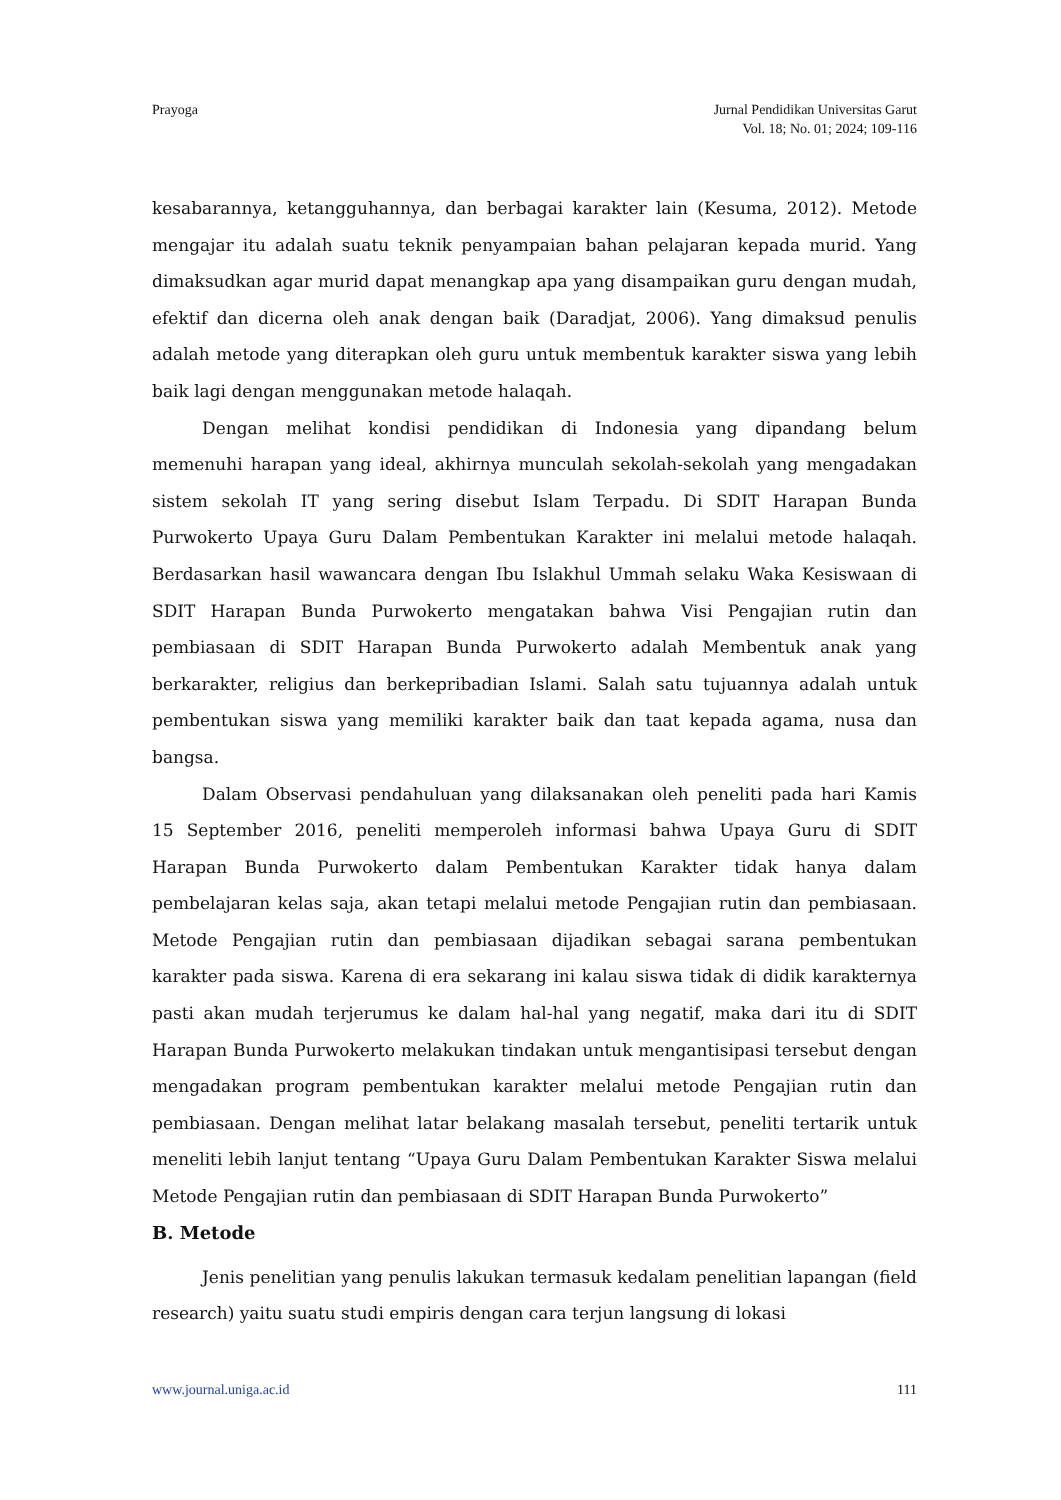Prayoga Jurnal Pendidikan Universitas Garut
Vol. 18; No. 01; 2024; 109-116
kesabarannya, ketangguhannya, dan berbagai karakter lain (Kesuma, 2012). Metode mengajar itu adalah suatu teknik penyampaian bahan pelajaran kepada murid. Yang dimaksudkan agar murid dapat menangkap apa yang disampaikan guru dengan mudah, efektif dan dicerna oleh anak dengan baik (Daradjat, 2006). Yang dimaksud penulis adalah metode yang diterapkan oleh guru untuk membentuk karakter siswa yang lebih baik lagi dengan menggunakan metode halaqah.
Dengan melihat kondisi pendidikan di Indonesia yang dipandang belum memenuhi harapan yang ideal, akhirnya munculah sekolah-sekolah yang mengadakan sistem sekolah IT yang sering disebut Islam Terpadu. Di SDIT Harapan Bunda Purwokerto Upaya Guru Dalam Pembentukan Karakter ini melalui metode halaqah. Berdasarkan hasil wawancara dengan Ibu Islakhul Ummah selaku Waka Kesiswaan di SDIT Harapan Bunda Purwokerto mengatakan bahwa Visi Pengajian rutin dan pembiasaan di SDIT Harapan Bunda Purwokerto adalah Membentuk anak yang berkarakter, religius dan berkepribadian Islami. Salah satu tujuannya adalah untuk pembentukan siswa yang memiliki karakter baik dan taat kepada agama, nusa dan bangsa.
Dalam Observasi pendahuluan yang dilaksanakan oleh peneliti pada hari Kamis 15 September 2016, peneliti memperoleh informasi bahwa Upaya Guru di SDIT Harapan Bunda Purwokerto dalam Pembentukan Karakter tidak hanya dalam pembelajaran kelas saja, akan tetapi melalui metode Pengajian rutin dan pembiasaan. Metode Pengajian rutin dan pembiasaan dijadikan sebagai sarana pembentukan karakter pada siswa. Karena di era sekarang ini kalau siswa tidak di didik karakternya pasti akan mudah terjerumus ke dalam hal-hal yang negatif, maka dari itu di SDIT Harapan Bunda Purwokerto melakukan tindakan untuk mengantisipasi tersebut dengan mengadakan program pembentukan karakter melalui metode Pengajian rutin dan pembiasaan. Dengan melihat latar belakang masalah tersebut, peneliti tertarik untuk meneliti lebih lanjut tentang “Upaya Guru Dalam Pembentukan Karakter Siswa melalui Metode Pengajian rutin dan pembiasaan di SDIT Harapan Bunda Purwokerto”
B. Metode
Jenis penelitian yang penulis lakukan termasuk kedalam penelitian lapangan (field research) yaitu suatu studi empiris dengan cara terjun langsung di lokasi
www.journal.uniga.ac.id 111